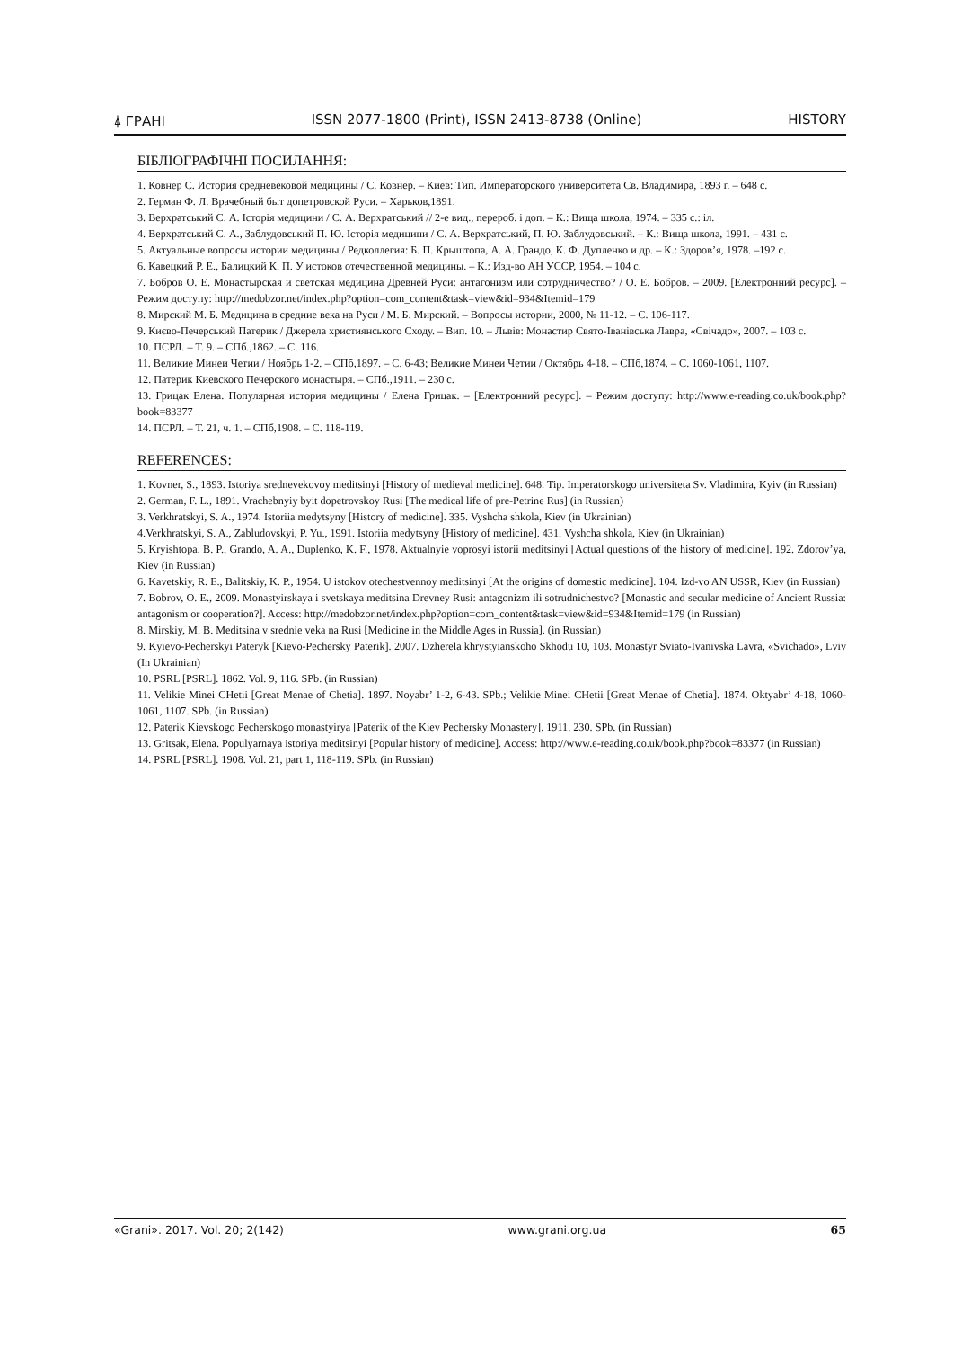⍋ ГРАНІ ISSN 2077-1800 (Print), ISSN 2413-8738 (Online) HISTORY
БІБЛІОГРАФІЧНІ ПОСИЛАННЯ:
1. Ковнер С. История средневековой медицины / С. Ковнер. – Киев: Тип. Императорского университета Св. Владимира, 1893 г. – 648 с.
2. Герман Ф. Л. Врачебный быт допетровской Руси. – Харьков,1891.
3. Верхратський С. А. Історія медицини / С. А. Верхратський // 2-е вид., перероб. і доп. – К.: Вища школа, 1974. – 335 с.: іл.
4. Верхратський С. А., Заблудовський П. Ю. Історія медицини / С. А. Верхратський, П. Ю. Заблудовський. – К.: Вища школа, 1991. – 431 с.
5. Актуальные вопросы истории медицины / Редколлегия: Б. П. Крыштопа, А. А. Грандо, К. Ф. Дупленко и др. – К.: Здоров’я, 1978. –192 с.
6. Кавецкий Р. Е., Балицкий К. П. У истоков отечественной медицины. – К.: Изд-во АН УССР, 1954. – 104 с.
7. Бобров О. Е. Монастырская и светская медицина Древней Руси: антагонизм или сотрудничество? / О. Е. Бобров. – 2009. [Електронний ресурс]. – Режим доступу: http://medobzor.net/index.php?option=com_content&task=view&id=934&Itemid=179
8. Мирский М. Б. Медицина в средние века на Руси / М. Б. Мирский. – Вопросы истории, 2000, № 11-12. – С. 106-117.
9. Києво-Печерський Патерик / Джерела християнського Сходу. – Вип. 10. – Львів: Монастир Свято-Іванівська Лавра, «Свічадо», 2007. – 103 с.
10. ПСРЛ. – Т. 9. – СПб.,1862. – С. 116.
11. Великие Минеи Четии / Ноябрь 1-2. – СПб,1897. – С. 6-43; Великие Минеи Четии / Октябрь 4-18. – СПб,1874. – С. 1060-1061, 1107.
12. Патерик Киевского Печерского монастыря. – СПб.,1911. – 230 с.
13. Грицак Елена. Популярная история медицины / Елена Грицак. – [Електронний ресурс]. – Режим доступу: http://www.e-reading.co.uk/book.php?book=83377
14. ПСРЛ. – Т. 21, ч. 1. – СПб,1908. – С. 118-119.
REFERENCES:
1. Kovner, S., 1893. Istoriya srednevekovoy meditsinyi [History of medieval medicine]. 648. Tip. Imperatorskogo universiteta Sv. Vladimira, Kyiv (in Russian)
2. German, F. L., 1891. Vrachebnyiy byit dopetrovskoy Rusi [The medical life of pre-Petrine Rus] (in Russian)
3. Verkhratskyi, S. A., 1974. Istoriia medytsyny [History of medicine]. 335. Vyshcha shkola, Kiev (in Ukrainian)
4.Verkhratskyi, S. A., Zabludovskyi, P. Yu., 1991. Istoriia medytsyny [History of medicine]. 431. Vyshcha shkola, Kiev (in Ukrainian)
5. Kryishtopa, B. P., Grando, A. A., Duplenko, K. F., 1978. Aktualnyie voprosyi istorii meditsinyi [Actual questions of the history of medicine]. 192. Zdorov’ya, Kiev (in Russian)
6. Kavetskiy, R. E., Balitskiy, K. P., 1954. U istokov otechestvennoy meditsinyi [At the origins of domestic medicine]. 104. Izd-vo AN USSR, Kiev (in Russian)
7. Bobrov, O. E., 2009. Monastyirskaya i svetskaya meditsina Drevney Rusi: antagonizm ili sotrudnichestvo? [Monastic and secular medicine of Ancient Russia: antagonism or cooperation?]. Access: http://medobzor.net/index.php?option=com_content&task=view&id=934&Itemid=179 (in Russian)
8. Mirskiy, M. B. Meditsina v srednie veka na Rusi [Medicine in the Middle Ages in Russia]. (in Russian)
9. Kyievo-Pecherskyi Pateryk [Kievo-Pechersky Paterik]. 2007. Dzherela khrystyianskoho Skhodu 10, 103. Monastyr Sviato-Ivanivska Lavra, «Svichado», Lviv (In Ukrainian)
10. PSRL [PSRL]. 1862. Vol. 9, 116. SPb. (in Russian)
11. Velikie Minei CHetii [Great Menae of Chetia]. 1897. Noyabr’ 1-2, 6-43. SPb.; Velikie Minei CHetii [Great Menae of Chetia]. 1874. Oktyabr’ 4-18, 1060-1061, 1107. SPb. (in Russian)
12. Paterik Kievskogo Pecherskogo monastyirya [Paterik of the Kiev Pechersky Monastery]. 1911. 230. SPb. (in Russian)
13. Gritsak, Elena. Populyarnaya istoriya meditsinyi [Popular history of medicine]. Access: http://www.e-reading.co.uk/book.php?book=83377 (in Russian)
14. PSRL [PSRL]. 1908. Vol. 21, part 1, 118-119. SPb. (in Russian)
«Grani». 2017. Vol. 20; 2(142) www.grani.org.ua 65